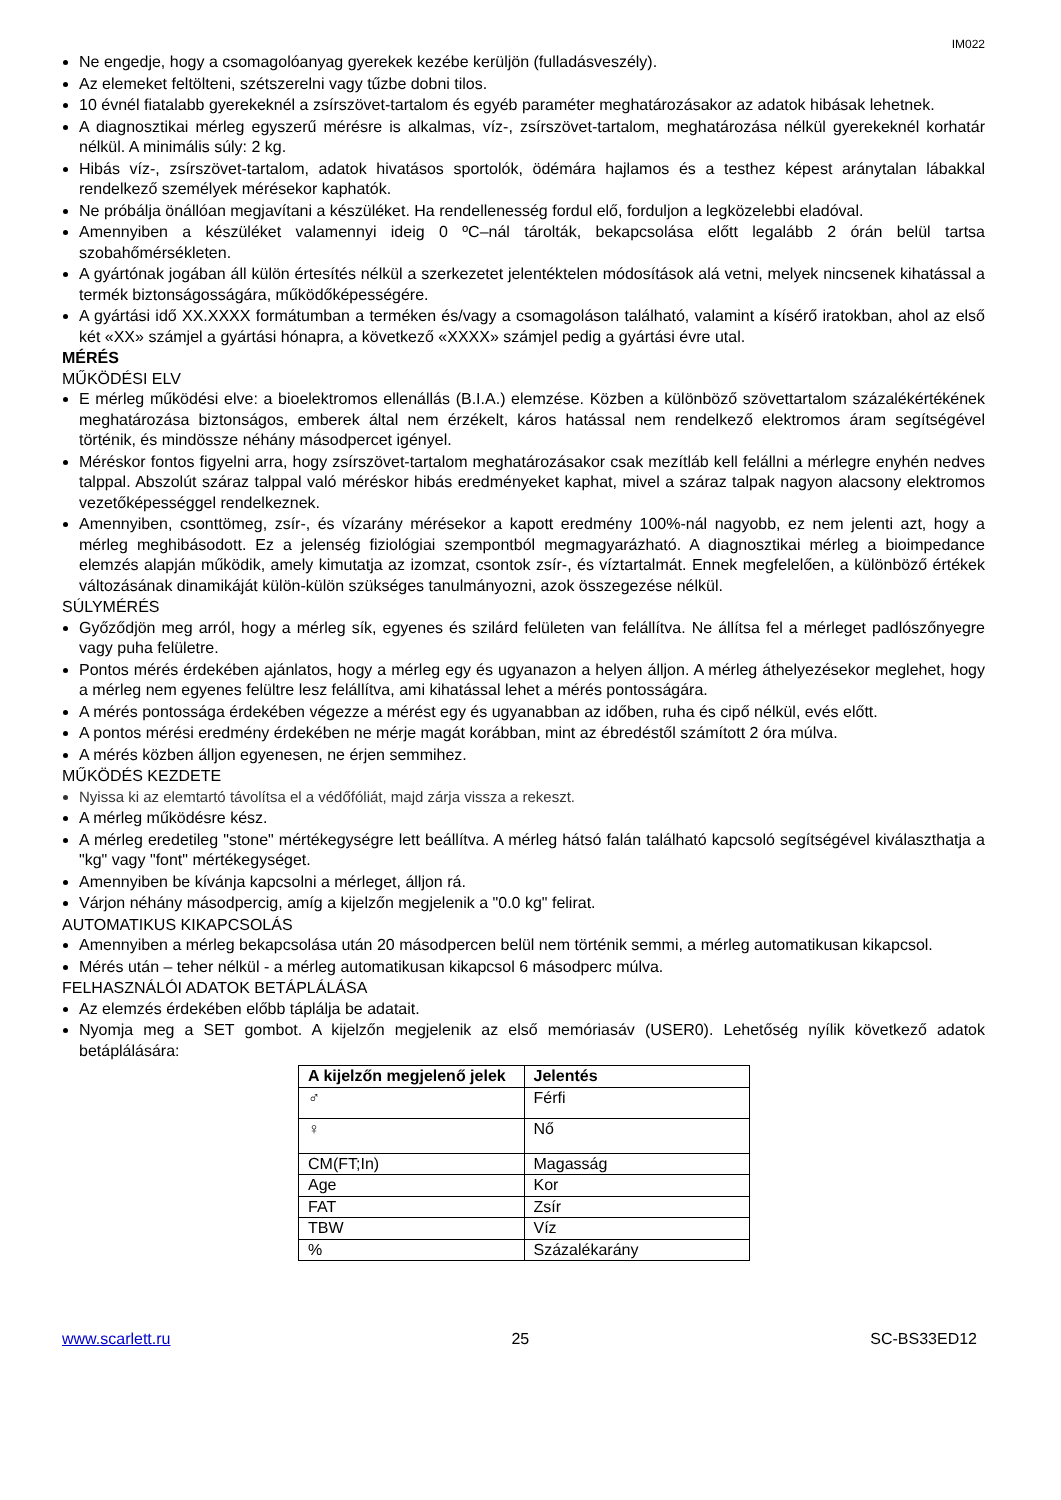IM022
Ne engedje, hogy a csomagolóanyag gyerekek kezébe kerüljön (fulladásveszély).
Az elemeket feltölteni, szétszerelni vagy tűzbe dobni tilos.
10 évnél fiatalabb gyerekeknél a zsírszövet-tartalom és egyéb paraméter meghatározásakor az adatok hibásak lehetnek.
A diagnosztikai mérleg egyszerű mérésre is alkalmas, víz-, zsírszövet-tartalom, meghatározása nélkül gyerekeknél korhatár nélkül. A minimális súly: 2 kg.
Hibás víz-, zsírszövet-tartalom, adatok hivatásos sportolók, ödémára hajlamos és a testhez képest aránytalan lábakkal rendelkező személyek mérésekor kaphatók.
Ne próbálja önállóan megjavítani a készüléket. Ha rendellenesség fordul elő, forduljon a legközelebbi eladóval.
Amennyiben a készüléket valamennyi ideig 0 ºC–nál tárolták, bekapcsolása előtt legalább 2 órán belül tartsa szobahőmérsékleten.
A gyártónak jogában áll külön értesítés nélkül a szerkezetet jelentéktelen módosítások alá vetni, melyek nincsenek kihatással a termék biztonságosságára, működőképességére.
A gyártási idő XX.XXXX formátumban a terméken és/vagy a csomagoláson található, valamint a kísérő iratokban, ahol az első két «XX» számjel a gyártási hónapra, a következő «XXXX» számjel pedig a gyártási évre utal.
MÉRÉS
MŰKÖDÉSI ELV
E mérleg működési elve: a bioelektromos ellenállás (B.I.A.) elemzése. Közben a különböző szövettartalom százalékértékének meghatározása biztonságos, emberek által nem érzékelt, káros hatással nem rendelkező elektromos áram segítségével történik, és mindössze néhány másodpercet igényel.
Méréskor fontos figyelni arra, hogy zsírszövet-tartalom meghatározásakor csak mezítláb kell felállni a mérlegre enyhén nedves talppal. Abszolút száraz talppal való méréskor hibás eredményeket kaphat, mivel a száraz talpak nagyon alacsony elektromos vezetőképességgel rendelkeznek.
Amennyiben, csonttömeg, zsír-, és vízarány mérésekor a kapott eredmény 100%-nál nagyobb, ez nem jelenti azt, hogy a mérleg meghibásodott. Ez a jelenség fiziológiai szempontból megmagyarázható. A diagnosztikai mérleg a bioimpedance elemzés alapján működik, amely kimutatja az izomzat, csontok zsír-, és víztartalmát. Ennek megfelelően, a különböző értékek változásának dinamikáját külön-külön szükséges tanulmányozni, azok összegezése nélkül.
SÚLYMÉRÉS
Győződjön meg arról, hogy a mérleg sík, egyenes és szilárd felületen van felállítva. Ne állítsa fel a mérleget padlószőnyegre vagy puha felületre.
Pontos mérés érdekében ajánlatos, hogy a mérleg egy és ugyanazon a helyen álljon. A mérleg áthelyezésekor meglehet, hogy a mérleg nem egyenes felültre lesz felállítva, ami kihatással lehet a mérés pontosságára.
A mérés pontossága érdekében végezze a mérést egy és ugyanabban az időben, ruha és cipő nélkül, evés előtt.
A pontos mérési eredmény érdekében ne mérje magát korábban, mint az ébredéstől számított 2 óra múlva.
A mérés közben álljon egyenesen, ne érjen semmihez.
MŰKÖDÉS KEZDETE
Nyissa ki az elemtartó távolítsa el a védőfóliát, majd zárja vissza a rekeszt.
A mérleg működésre kész.
A mérleg eredetileg "stone" mértékegységre lett beállítva. A mérleg hátsó falán található kapcsoló segítségével kiválaszthatja a "kg" vagy "font" mértékegységet.
Amennyiben be kívánja kapcsolni a mérleget, álljon rá.
Várjon néhány másodpercig, amíg a kijelzőn megjelenik a "0.0 kg" felirat.
AUTOMATIKUS KIKAPCSOLÁS
Amennyiben a mérleg bekapcsolása után 20 másodpercen belül nem történik semmi, a mérleg automatikusan kikapcsol.
Mérés után – teher nélkül - a mérleg automatikusan kikapcsol 6 másodperc múlva.
FELHASZNÁLÓI ADATOK BETÁPLÁLÁSA
Az elemzés érdekében előbb táplálja be adatait.
Nyomja meg a SET gombot. A kijelzőn megjelenik az első memóriasáv (USER0). Lehetőség nyílik következő adatok betáplálására:
| A kijelzőn megjelenő jelek | Jelentés |
| --- | --- |
| ♂ | Férfi |
| ♀ | Nő |
| CM(FT;In) | Magasság |
| Age | Kor |
| FAT | Zsír |
| TBW | Víz |
| % | Százalékarány |
www.scarlett.ru 25 SC-BS33ED12